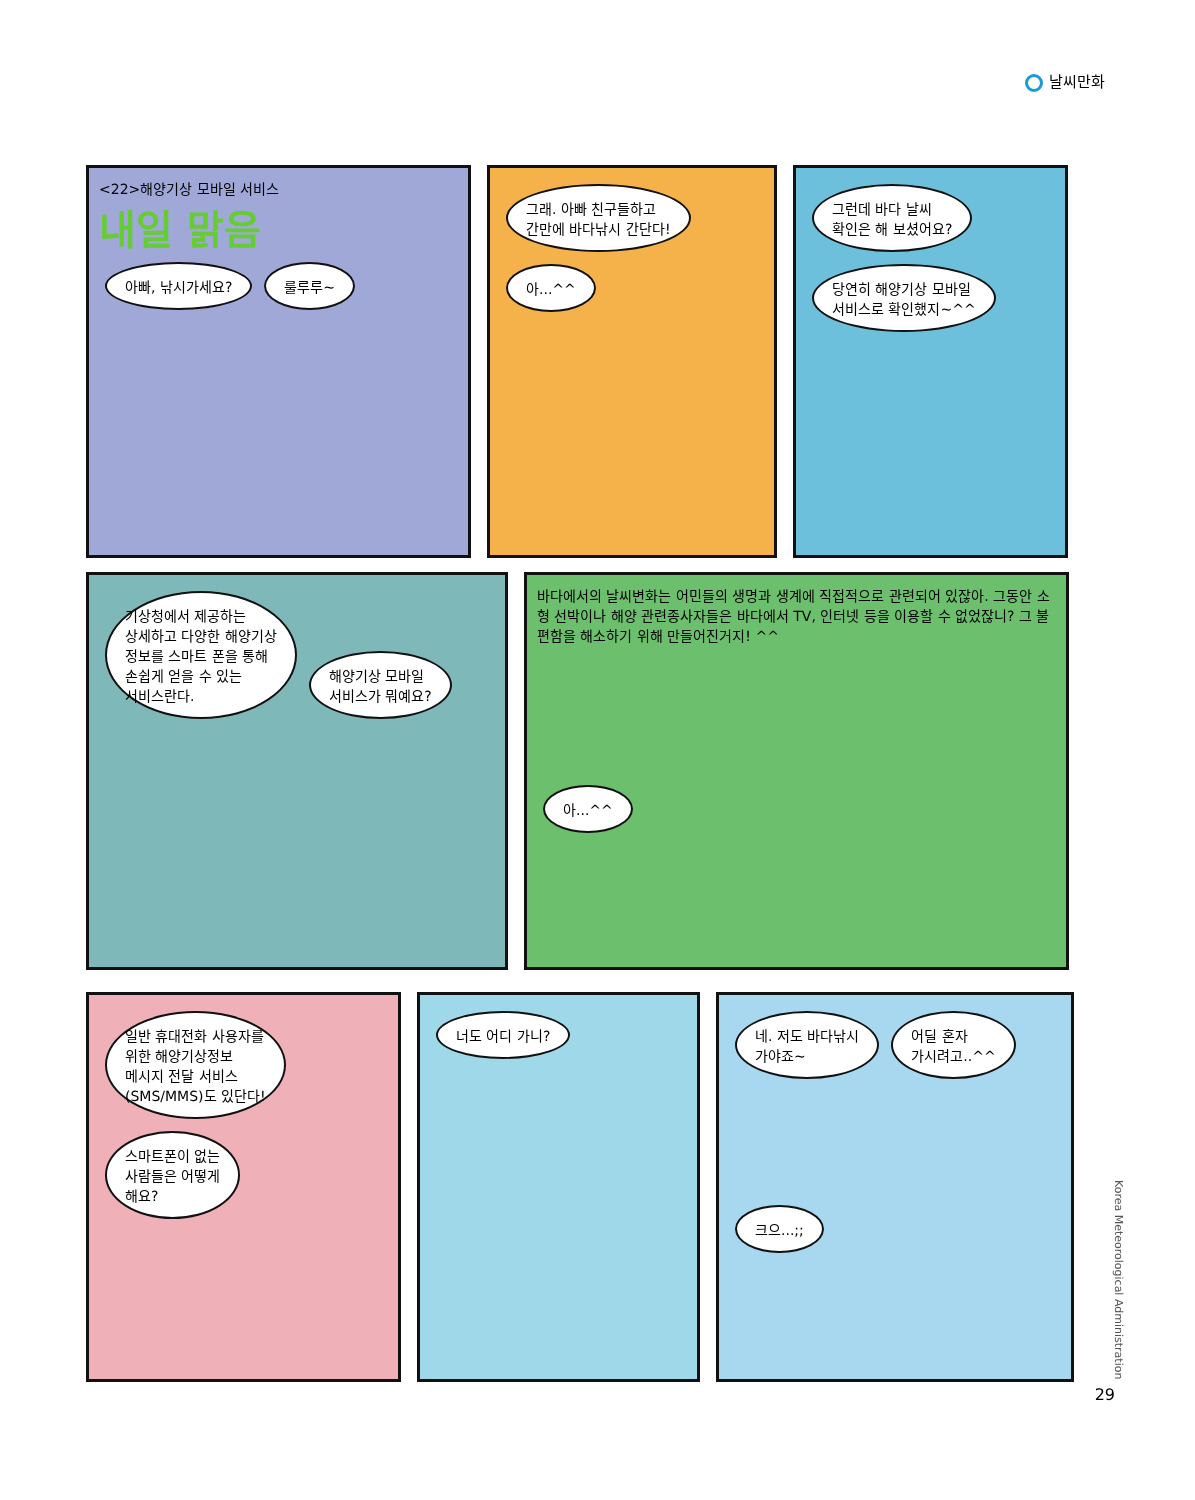날씨만화
<22>해양기상 모바일 서비스
내일 맑음
아빠, 낚시가세요? 룰루루~
그래. 아빠 친구들하고
간만에 바다낚시 간단다!
아...^^
그런데 바다 날씨
확인은 해 보셨어요?
당연히 해양기상 모바일
서비스로 확인했지~^^
기상청에서 제공하는
상세하고 다양한 해양기상
정보를 스마트 폰을 통해
손쉽게 얻을 수 있는
서비스란다.
해양기상 모바일
서비스가 뭐예요?
바다에서의 날씨변화는 어민들의 생명과 생계에 직접적으로 관련되어 있잖아. 그동안 소형 선박이나 해양 관련종사자들은 바다에서 TV, 인터넷 등을 이용할 수 없었잖니? 그 불편함을 해소하기 위해 만들어진거지! ^^
아...^^
일반 휴대전화 사용자를
위한 해양기상정보
메시지 전달 서비스
(SMS/MMS)도 있단다!
스마트폰이 없는
사람들은 어떻게
해요?
너도 어디 가니? 네. 저도 바다낚시
가야죠~
어딜 혼자
가시려고..^^
크으...;;
Korea Meteorological Administration
29